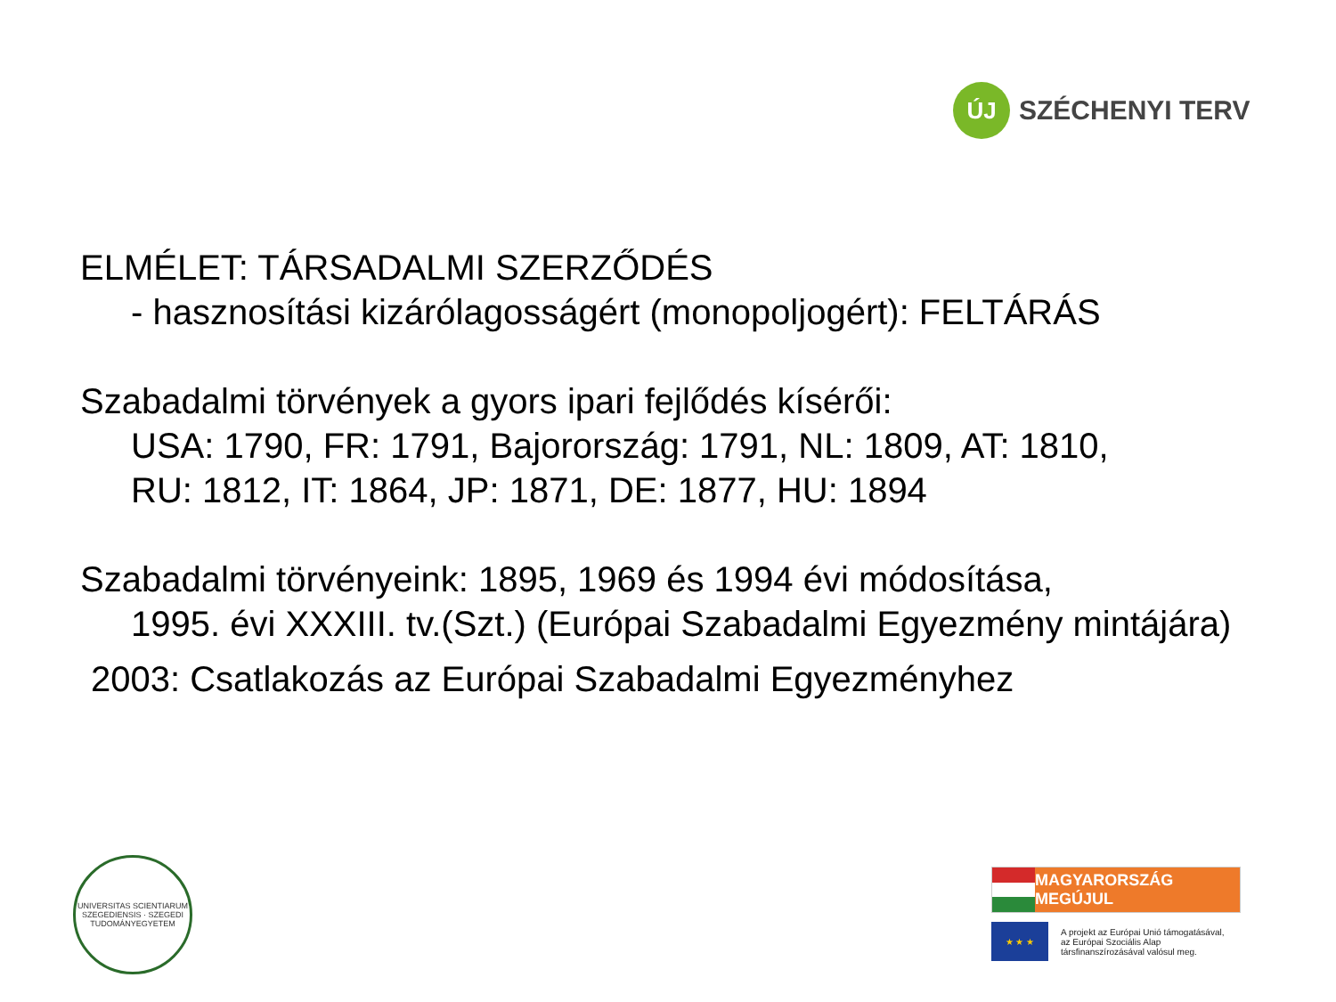ÚJ
SZÉCHENYI TERV
ELMÉLET: TÁRSADALMI SZERZŐDÉS
- hasznosítási kizárólagosságért (monopoljogért): FELTÁRÁS
Szabadalmi törvények a gyors ipari fejlődés kísérői:
USA: 1790, FR: 1791, Bajorország: 1791, NL: 1809, AT: 1810,
RU: 1812, IT: 1864, JP: 1871, DE: 1877, HU: 1894
Szabadalmi törvényeink: 1895, 1969 és 1994 évi módosítása,
1995. évi XXXIII. tv.(Szt.) (Európai Szabadalmi Egyezmény mintájára)
2003: Csatlakozás az Európai Szabadalmi Egyezményhez
UNIVERSITAS SCIENTIARUM SZEGEDIENSIS · SZEGEDI TUDOMÁNYEGYETEM
MAGYARORSZÁG MEGÚJUL
★ ★ ★
A projekt az Európai Unió támogatásával,
az Európai Szociális Alap
társfinanszírozásával valósul meg.